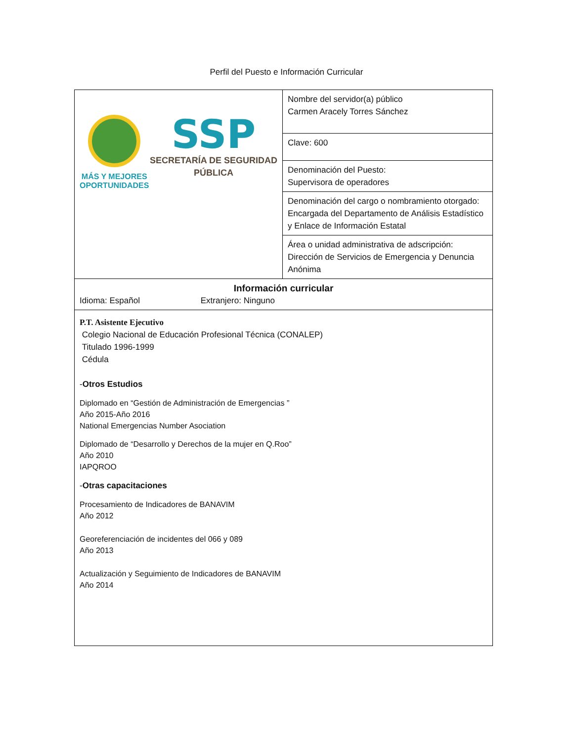Perfil del Puesto e Información Curricular
| MÁS Y MEJORES OPORTUNIDADES SSP SECRETARÍA DE SEGURIDAD PÚBLICA | Nombre del servidor(a) público Carmen Aracely Torres Sánchez |
| | Clave: 600 |
| | Denominación del Puesto: Supervisora de operadores |
| | Denominación del cargo o nombramiento otorgado: Encargada del Departamento de Análisis Estadístico y Enlace de Información Estatal |
| | Área o unidad administrativa de adscripción: Dirección de Servicios de Emergencia y Denuncia Anónima |
| Información curricular Idioma: Español Extranjero: Ninguno | |
| P.T. Asistente Ejecutivo Colegio Nacional de Educación Profesional Técnica (CONALEP) Titulado 1996-1999 Cédula - Otros Estudios Diplomado en “Gestión de Administración de Emergencias ” Año 2015-Año 2016 National Emergencias Number Asociation Diplomado de “Desarrollo y Derechos de la mujer en Q.Roo” Año 2010 IAPQROO - Otras capacitaciones Procesamiento de Indicadores de BANAVIM Año 2012 Georeferenciación de incidentes del 066 y 089 Año 2013 Actualización y Seguimiento de Indicadores de BANAVIM Año 2014 | |